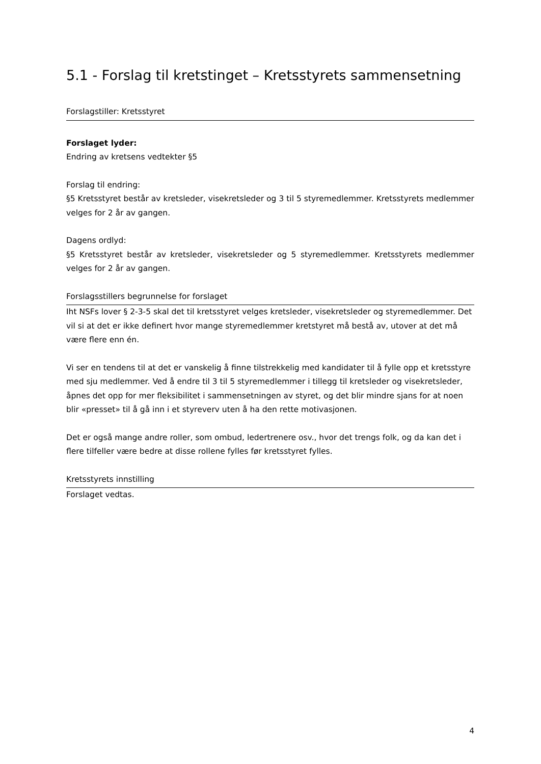5.1 - Forslag til kretstinget – Kretsstyrets sammensetning
Forslagstiller: Kretsstyret
Forslaget lyder:
Endring av kretsens vedtekter §5
Forslag til endring:
§5 Kretsstyret består av kretsleder, visekretsleder og 3 til 5 styremedlemmer. Kretsstyrets medlemmer velges for 2 år av gangen.
Dagens ordlyd:
§5 Kretsstyret består av kretsleder, visekretsleder og 5 styremedlemmer. Kretsstyrets medlemmer velges for 2 år av gangen.
Forslagsstillers begrunnelse for forslaget
Iht NSFs lover § 2-3-5 skal det til kretsstyret velges kretsleder, visekretsleder og styremedlemmer. Det vil si at det er ikke definert hvor mange styremedlemmer kretstyret må bestå av, utover at det må være flere enn én.
Vi ser en tendens til at det er vanskelig å finne tilstrekkelig med kandidater til å fylle opp et kretsstyre med sju medlemmer. Ved å endre til 3 til 5 styremedlemmer i tillegg til kretsleder og visekretsleder, åpnes det opp for mer fleksibilitet i sammensetningen av styret, og det blir mindre sjans for at noen blir «presset» til å gå inn i et styreverv uten å ha den rette motivasjonen.
Det er også mange andre roller, som ombud, ledertrenere osv., hvor det trengs folk, og da kan det i flere tilfeller være bedre at disse rollene fylles før kretsstyret fylles.
Kretsstyrets innstilling
Forslaget vedtas.
4